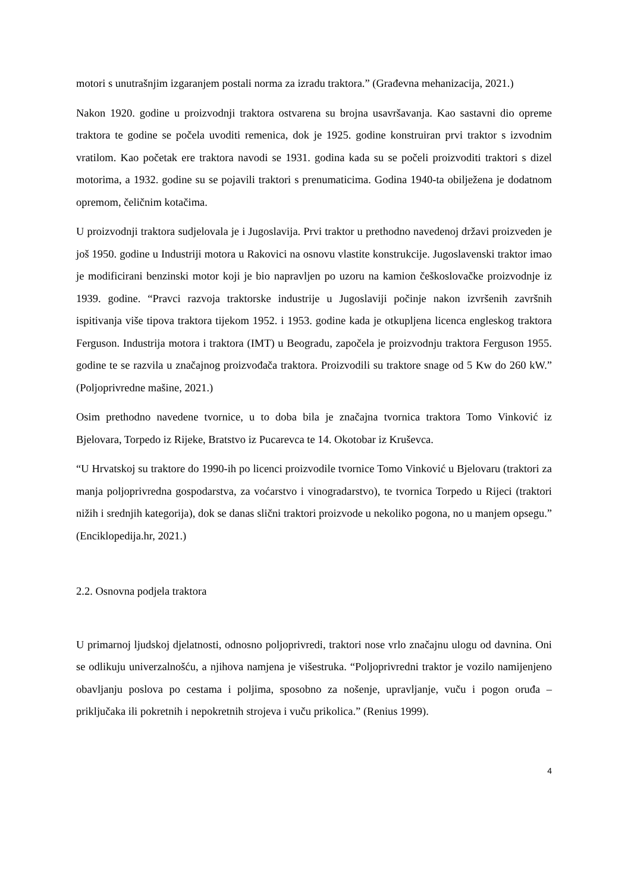motori s unutrašnjim izgaranjem postali norma za izradu traktora.” (Građevna mehanizacija, 2021.)
Nakon 1920. godine u proizvodnji traktora ostvarena su brojna usavršavanja. Kao sastavni dio opreme traktora te godine se počela uvoditi remenica, dok je 1925. godine konstruiran prvi traktor s izvodnim vratilom. Kao početak ere traktora navodi se 1931. godina kada su se počeli proizvoditi traktori s dizel motorima, a 1932. godine su se pojavili traktori s prenumaticima. Godina 1940-ta obilježena je dodatnom opremom, čeličnim kotačima.
U proizvodnji traktora sudjelovala je i Jugoslavija. Prvi traktor u prethodno navedenoj državi proizveden je još 1950. godine u Industriji motora u Rakovici na osnovu vlastite konstrukcije. Jugoslavenski traktor imao je modificirani benzinski motor koji je bio napravljen po uzoru na kamion češkoslovačke proizvodnje iz 1939. godine. “Pravci razvoja traktorske industrije u Jugoslaviji počinje nakon izvršenih završnih ispitivanja više tipova traktora tijekom 1952. i 1953. godine kada je otkupljena licenca engleskog traktora Ferguson. Industrija motora i traktora (IMT) u Beogradu, započela je proizvodnju traktora Ferguson 1955. godine te se razvila u značajnog proizvođača traktora. Proizvodili su traktore snage od 5 Kw do 260 kW.” (Poljoprivredne mašine, 2021.)
Osim prethodno navedene tvornice, u to doba bila je značajna tvornica traktora Tomo Vinković iz Bjelovara, Torpedo iz Rijeke, Bratstvo iz Pucarevca te 14. Okotobar iz Kruševca.
“U Hrvatskoj su traktore do 1990-ih po licenci proizvodile tvornice Tomo Vinković u Bjelovaru (traktori za manja poljoprivredna gospodarstva, za voćarstvo i vinogradarstvo), te tvornica Torpedo u Rijeci (traktori nižih i srednjih kategorija), dok se danas slični traktori proizvode u nekoliko pogona, no u manjem opsegu.” (Enciklopedija.hr, 2021.)
2.2. Osnovna podjela traktora
U primarnoj ljudskoj djelatnosti, odnosno poljoprivredi, traktori nose vrlo značajnu ulogu od davnina. Oni se odlikuju univerzalnošću, a njihova namjena je višestruka. “Poljoprivredni traktor je vozilo namijenjeno obavljanju poslova po cestama i poljima, sposobno za nošenje, upravljanje, vuču i pogon oruđa – priključaka ili pokretnih i nepokretnih strojeva i vuču prikolica.” (Renius 1999).
4